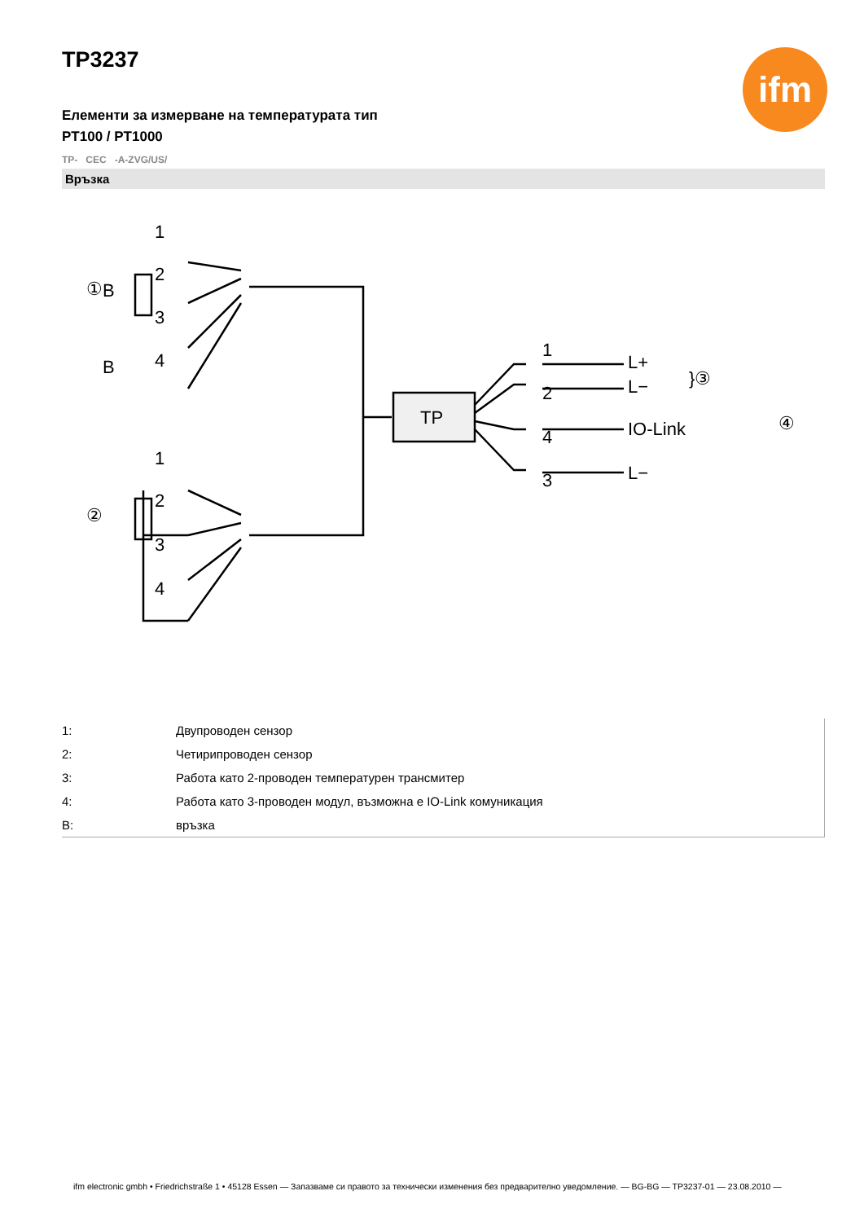ifm
TP3237
Елементи за измерване на температурата тип
PT100 / PT1000
TP- CEC -A-ZVG/US/
Връзка
1
2
3
4
1
2
3
4
B
B
①
②
TP
1
2
4
3
L+
L−
IO-Link
L−
}③
④
| 1: | Двупроводен сензор |
| 2: | Четирипроводен сензор |
| 3: | Работа като 2-проводен температурен трансмитер |
| 4: | Работа като 3-проводен модул, възможна е IO-Link комуникация |
| B: | връзка |
ifm electronic gmbh • Friedrichstraße 1 • 45128 Essen — Запазваме си правото за технически изменения без предварително уведомление. — BG-BG — TP3237-01 — 23.08.2010 —